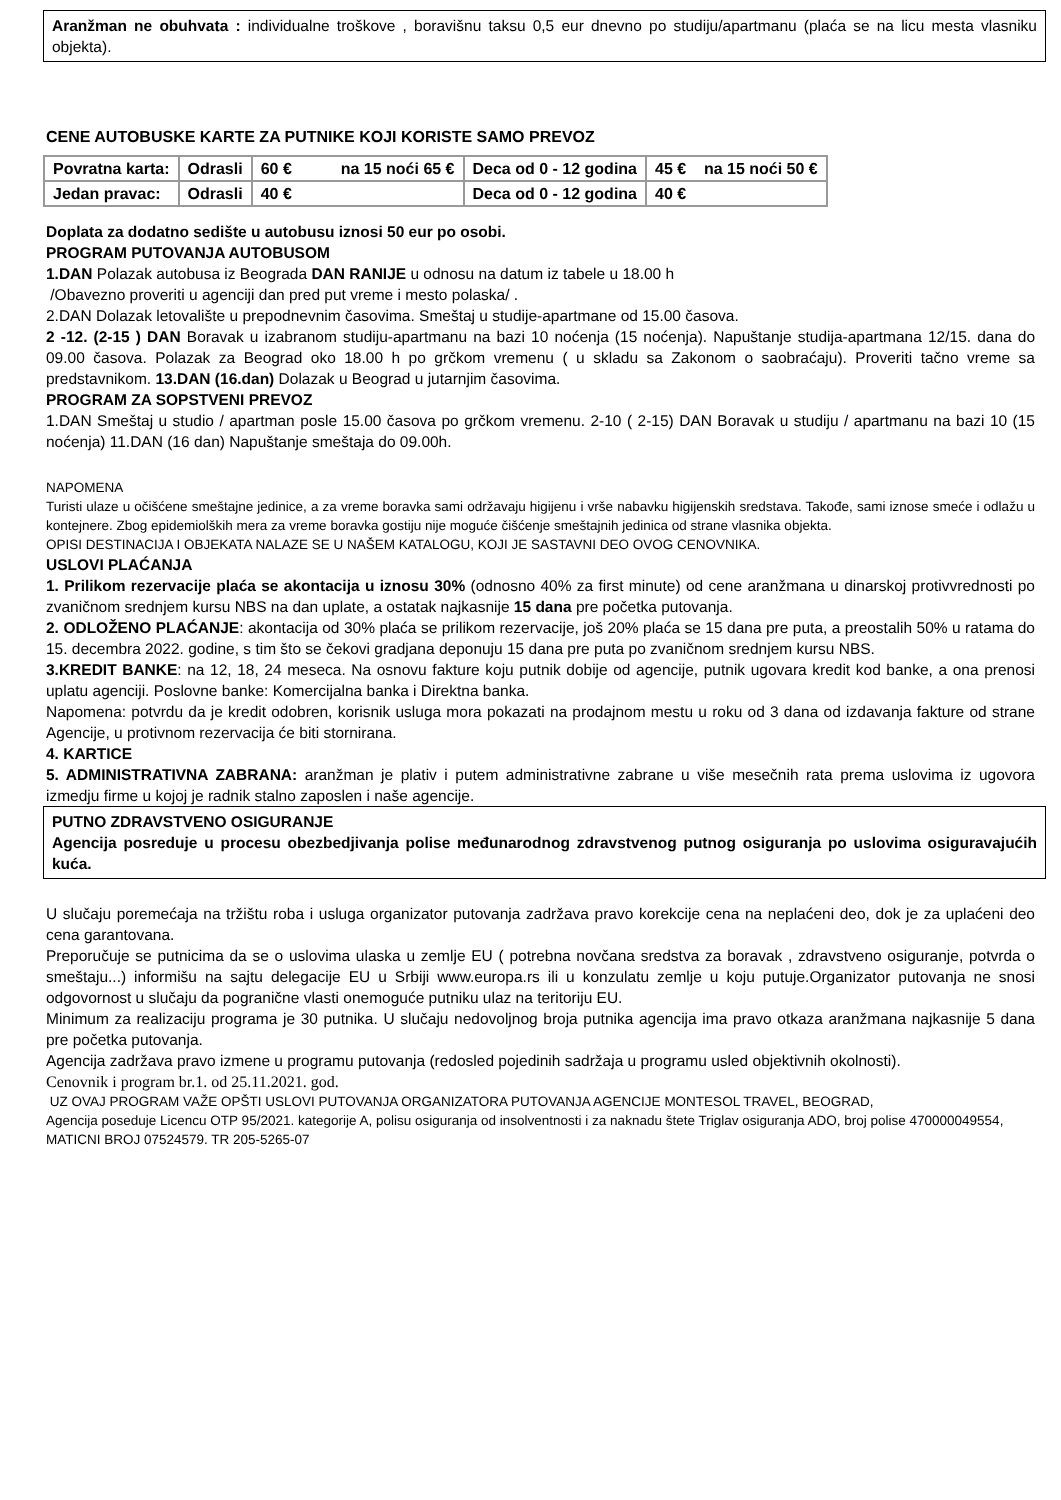Aranžman ne obuhvata : individualne troškove , boravišnu taksu 0,5 eur dnevno po studiju/apartmanu (plaća se na licu mesta vlasniku objekta).
CENE AUTOBUSKE KARTE ZA PUTNIKE KOJI KORISTE SAMO PREVOZ
| Povratna karta: | Odrasli | 60 € na 15 noći 65 € | Deca od 0 - 12 godina | 45 € na 15 noći 50 € |
| Jedan pravac: | Odrasli | 40 € | Deca od 0 - 12 godina | 40 € |
Doplata za dodatno sedište u autobusu iznosi 50 eur po osobi.
PROGRAM PUTOVANJA AUTOBUSOM
1.DAN Polazak autobusa iz Beograda DAN RANIJE u odnosu na datum iz tabele u 18.00 h
/Obavezno proveriti u agenciji dan pred put vreme i mesto polaska/ .
2.DAN Dolazak letovalište u prepodnevnim časovima. Smeštaj u studije-apartmane od 15.00 časova.
2 -12. (2-15 ) DAN Boravak u izabranom studiju-apartmanu na bazi 10 noćenja (15 noćenja). Napuštanje studija-apartmana 12/15. dana do 09.00 časova. Polazak za Beograd oko 18.00 h po grčkom vremenu ( u skladu sa Zakonom o saobraćaju). Proveriti tačno vreme sa predstavnikom. 13.DAN (16.dan) Dolazak u Beograd u jutarnjim časovima.
PROGRAM ZA SOPSTVENI PREVOZ
1.DAN Smeštaj u studio / apartman posle 15.00 časova po grčkom vremenu. 2-10 ( 2-15) DAN Boravak u studiju / apartmanu na bazi 10 (15 noćenja) 11.DAN (16 dan) Napuštanje smeštaja do 09.00h.
NAPOMENA
Turisti ulaze u očišćene smeštajne jedinice, a za vreme boravka sami održavaju higijenu i vrše nabavku higijenskih sredstava. Takođe, sami iznose smeće i odlažu u kontejnere. Zbog epidemiolških mera za vreme boravka gostiju nije moguće čišćenje smeštajnih jedinica od strane vlasnika objekta.
OPISI DESTINACIJA I OBJEKATA NALAZE SE U NAŠEM KATALOGU, KOJI JE SASTAVNI DEO OVOG CENOVNIKA.
USLOVI PLAĆANJA
1. Prilikom rezervacije plaća se akontacija u iznosu 30% (odnosno 40% za first minute) od cene aranžmana u dinarskoj protivvrednosti po zvaničnom srednjem kursu NBS na dan uplate, a ostatak najkasnije 15 dana pre početka putovanja.
2. ODLOŽENO PLAĆANJE: akontacija od 30% plaća se prilikom rezervacije, još 20% plaća se 15 dana pre puta, a preostalih 50% u ratama do 15. decembra 2022. godine, s tim što se čekovi gradjana deponuju 15 dana pre puta po zvaničnom srednjem kursu NBS.
3.KREDIT BANKE: na 12, 18, 24 meseca. Na osnovu fakture koju putnik dobije od agencije, putnik ugovara kredit kod banke, a ona prenosi uplatu agenciji. Poslovne banke: Komercijalna banka i Direktna banka.
Napomena: potvrdu da je kredit odobren, korisnik usluga mora pokazati na prodajnom mestu u roku od 3 dana od izdavanja fakture od strane Agencije, u protivnom rezervacija će biti stornirana.
4. KARTICE
5. ADMINISTRATIVNA ZABRANA: aranžman je plativ i putem administrativne zabrane u više mesečnih rata prema uslovima iz ugovora izmedju firme u kojoj je radnik stalno zaposlen i naše agencije.
PUTNO ZDRAVSTVENO OSIGURANJE
Agencija posreduje u procesu obezbedjivanja polise međunarodnog zdravstvenog putnog osiguranja po uslovima osiguravajućih kuća.
U slučaju poremećaja na tržištu roba i usluga organizator putovanja zadržava pravo korekcije cena na neplaćeni deo, dok je za uplaćeni deo cena garantovana.
Preporučuje se putnicima da se o uslovima ulaska u zemlje EU ( potrebna novčana sredstva za boravak , zdravstveno osiguranje, potvrda o smeštaju...) informišu na sajtu delegacije EU u Srbiji www.europa.rs ili u konzulatu zemlje u koju putuje.Organizator putovanja ne snosi odgovornost u slučaju da pogranične vlasti onemoguće putniku ulaz na teritoriju EU.
Minimum za realizaciju programa je 30 putnika. U slučaju nedovoljnog broja putnika agencija ima pravo otkaza aranžmana najkasnije 5 dana pre početka putovanja.
Agencija zadržava pravo izmene u programu putovanja (redosled pojedinih sadržaja u programu usled objektivnih okolnosti).
Cenovnik i program br.1. od 25.11.2021. god.
UZ OVAJ PROGRAM VAŽE OPŠTI USLOVI PUTOVANJA ORGANIZATORA PUTOVANJA AGENCIJE MONTESOL TRAVEL, BEOGRAD,
Agencija poseduje Licencu OTP 95/2021. kategorije A, polisu osiguranja od insolventnosti i za naknadu štete Triglav osiguranja ADO, broj polise 470000049554, MATICNI BROJ 07524579. TR 205-5265-07